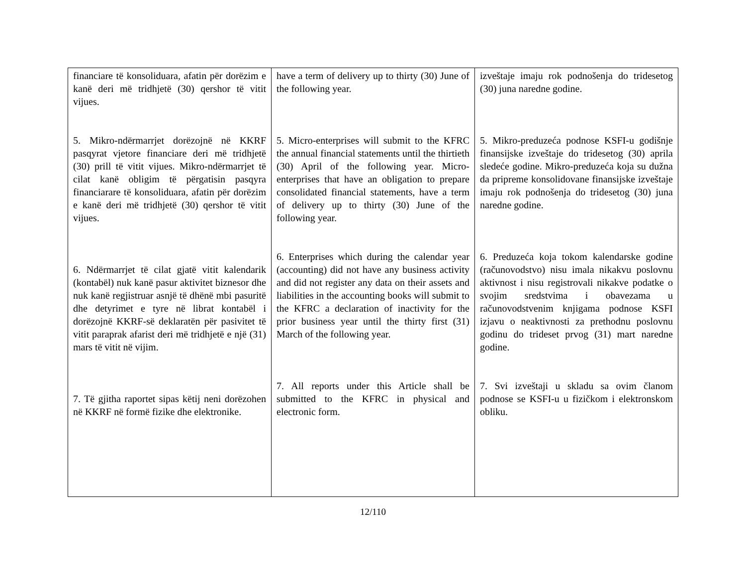| financiare të konsoliduara, afatin për dorëzim e kanë deri më tridhjetë (30) qershor të vitit vijues. 5. Mikro-ndërmarrjet dorëzojnë në KKRF pasqyrat vjetore financiare deri më tridhjetë (30) prill të vitit vijues. Mikro-ndërmarrjet të cilat kanë obligim të përgatisin pasqyra financiarare të konsoliduara, afatin për dorëzim e kanë deri më tridhjetë (30) qershor të vitit vijues. 6. Ndërmarrjet të cilat gjatë vitit kalendarik (kontabël) nuk kanë pasur aktivitet biznesor dhe nuk kanë regjistruar asnjë të dhënë mbi pasuritë dhe detyrimet e tyre në librat kontabël i dorëzojnë KKRF-së deklaratën për pasivitet të vitit paraprak afarist deri më tridhjetë e një (31) mars të vitit në vijim. 7. Të gjitha raportet sipas këtij neni dorëzohen në KKRF në formë fizike dhe elektronike. | have a term of delivery up to thirty (30) June of the following year. 5. Micro-enterprises will submit to the KFRC the annual financial statements until the thirtieth (30) April of the following year. Micro-enterprises that have an obligation to prepare consolidated financial statements, have a term of delivery up to thirty (30) June of the following year. 6. Enterprises which during the calendar year (accounting) did not have any business activity and did not register any data on their assets and liabilities in the accounting books will submit to the KFRC a declaration of inactivity for the prior business year until the thirty first (31) March of the following year. 7. All reports under this Article shall be submitted to the KFRC in physical and electronic form. | izveštaje imaju rok podnošenja do tridesetog (30) juna naredne godine. 5. Mikro-preduzeća podnose KSFI-u godišnje finansijske izveštaje do tridesetog (30) aprila sledeće godine. Mikro-preduzeća koja su dužna da pripreme konsolidovane finansijske izveštaje imaju rok podnošenja do tridesetog (30) juna naredne godine. 6. Preduzeća koja tokom kalendarske godine (računovodstvo) nisu imala nikakvu poslovnu aktivnost i nisu registrovali nikakve podatke o svojim sredstvima i obavezama u računovodstvenim knjigama podnose KSFI izjavu o neaktivnosti za prethodnu poslovnu godinu do trideset prvog (31) mart naredne godine. 7. Svi izveštaji u skladu sa ovim članom podnose se KSFI-u u fizičkom i elektronskom obliku. |
12/110